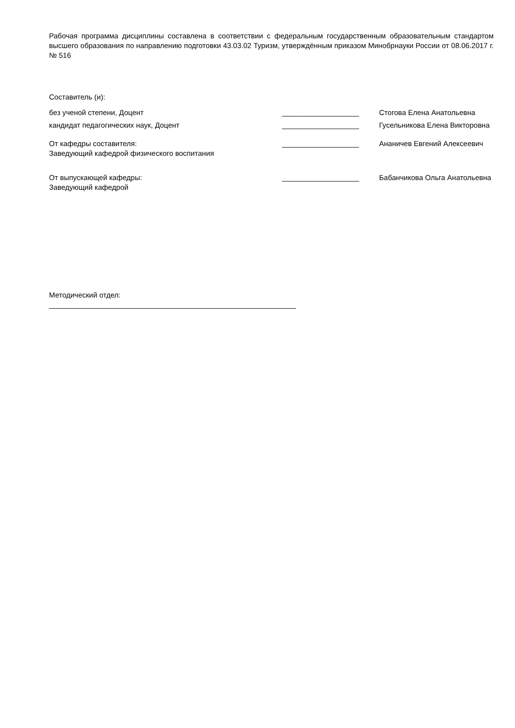Рабочая программа дисциплины составлена в соответствии с федеральным государственным образовательным стандартом высшего образования по направлению подготовки 43.03.02 Туризм, утверждённым приказом Минобрнауки России от 08.06.2017 г. № 516
Составитель (и):
без ученой степени, Доцент ___________________ Стогова Елена Анатольевна
кандидат педагогических наук, Доцент ___________________ Гусельникова Елена Викторовна
От кафедры составителя:
Заведующий кафедрой физического воспитания
___________________ Ананичев Евгений Алексеевич
От выпускающей кафедры:
Заведующий кафедрой
___________________ Бабанчикова Ольга Анатольевна
Методический отдел:
_____________________________________________________________